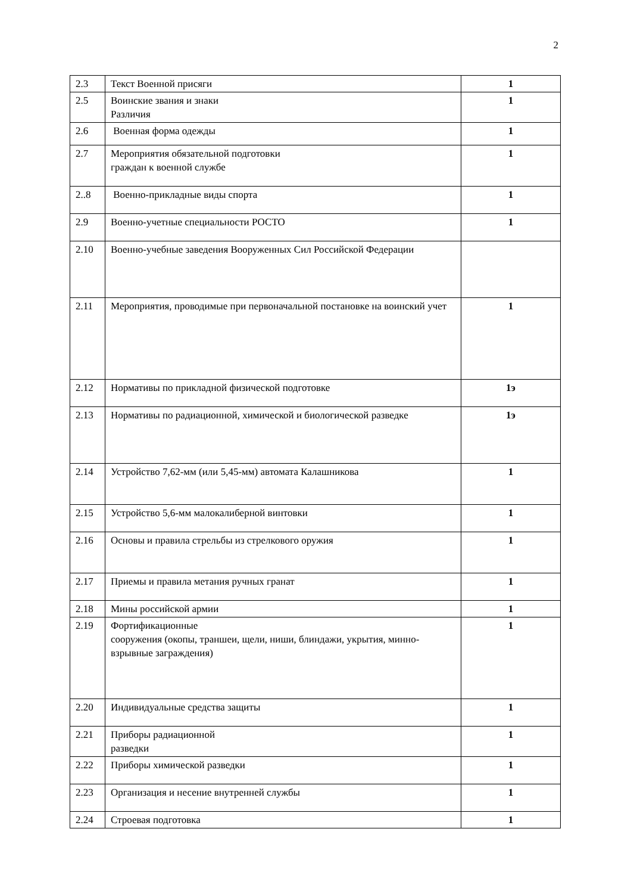2
| 2.3 | Текст Военной присяги | 1 |
| 2.5 | Воинские звания и знаки Различия | 1 |
| 2.6 | Военная форма одежды | 1 |
| 2.7 | Мероприятия обязательной подготовки граждан к военной службе | 1 |
| 2..8 | Военно-прикладные виды спорта | 1 |
| 2.9 | Военно-учетные специальности РОСТО | 1 |
| 2.10 | Военно-учебные заведения Вооруженных Сил Российской Федерации | |
| 2.11 | Мероприятия, проводимые при первоначальной постановке на воинский учет | 1 |
| 2.12 | Нормативы по прикладной физической подготовке | 1э |
| 2.13 | Нормативы по радиационной, химической и биологической разведке | 1э |
| 2.14 | Устройство 7,62-мм (или 5,45-мм) автомата Калашникова | 1 |
| 2.15 | Устройство 5,6-мм малокалиберной винтовки | 1 |
| 2.16 | Основы и правила стрельбы из стрелкового оружия | 1 |
| 2.17 | Приемы и правила метания ручных гранат | 1 |
| 2.18 | Мины российской армии | 1 |
| 2.19 | Фортификационные сооружения (окопы, траншеи, щели, ниши, блиндажи, укрытия, минно-взрывные заграждения) | 1 |
| 2.20 | Индивидуальные средства защиты | 1 |
| 2.21 | Приборы радиационной разведки | 1 |
| 2.22 | Приборы химической разведки | 1 |
| 2.23 | Организация и несение внутренней службы | 1 |
| 2.24 | Строевая подготовка | 1 |